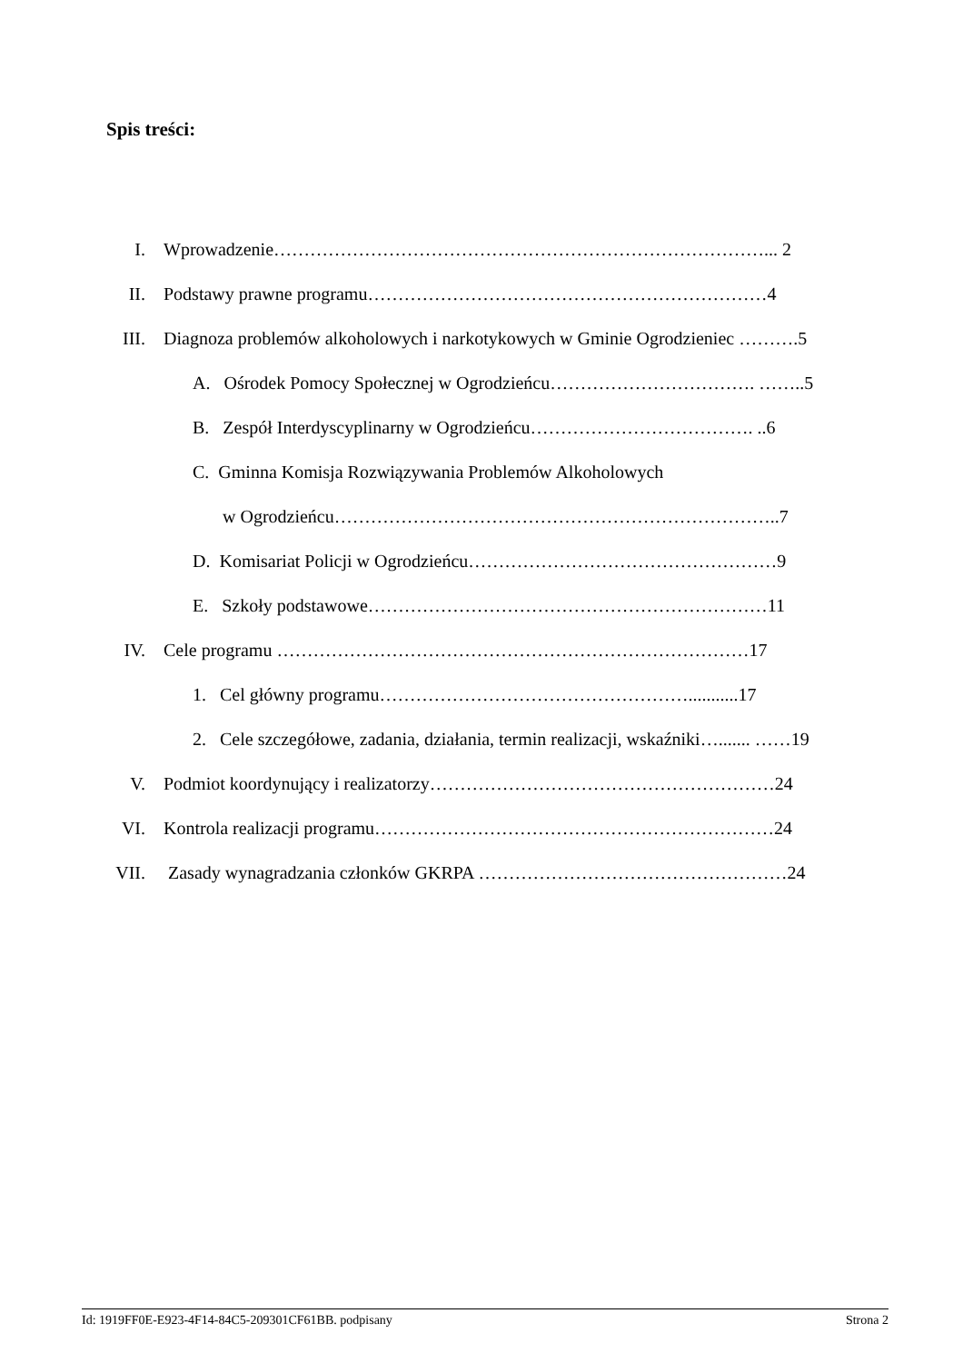Spis treści:
I. Wprowadzenie………………………………………………………………………... 2
II. Podstawy prawne programu…………………………………………………………4
III. Diagnoza problemów alkoholowych i narkotykowych w Gminie Ogrodzieniec ……….5
A. Ośrodek Pomocy Społecznej w Ogrodzieńcu……………………………. ……..5
B. Zespół Interdyscyplinarny w Ogrodzieńcu………………………………. ..6
C. Gminna Komisja Rozwiązywania Problemów Alkoholowych
w Ogrodzieńcu………………………………………………………………..7
D. Komisariat Policji w Ogrodzieńcu……………………………………………9
E. Szkoły podstawowe…………………………………………………………11
IV. Cele programu ……………………………………………………………………17
1. Cel główny programu……………………………………………...........17
2. Cele szczegółowe, zadania, działania, termin realizacji, wskaźniki…....... ……19
V. Podmiot koordynujący i realizatorzy…………………………………………………24
VI. Kontrola realizacji programu…………………………………………………………24
VII. Zasady wynagradzania członków GKRPA ……………………………………………24
Id: 1919FF0E-E923-4F14-84C5-209301CF61BB. podpisany Strona 2